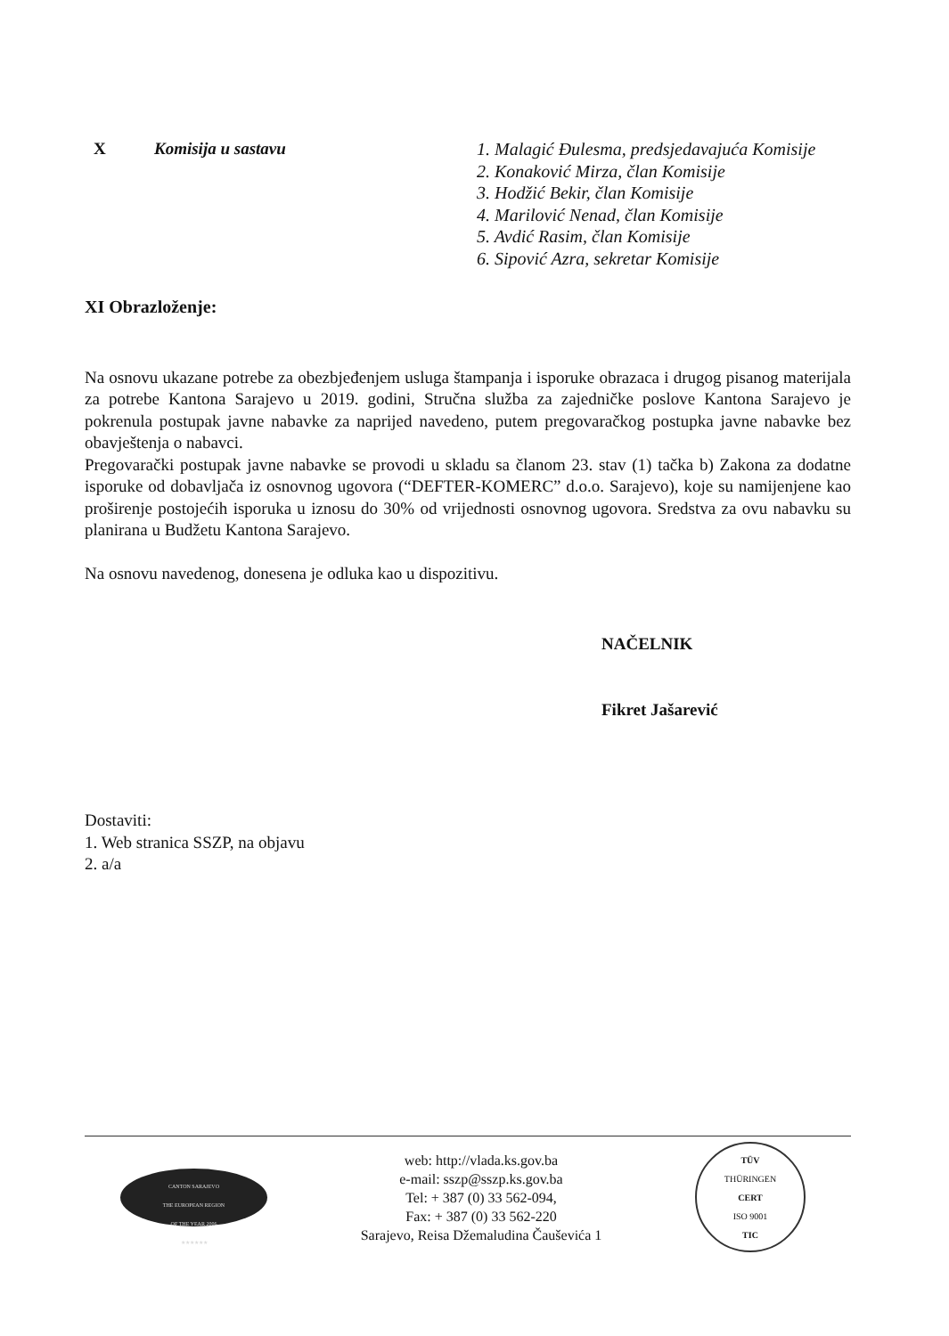X Komisija u sastavu 1. Malagić Đulesma, predsjedavajuća Komisije
2. Konaković Mirza, član Komisije
3. Hodžić Bekir, član Komisije
4. Marilović Nenad, član Komisije
5. Avdić Rasim, član Komisije
6. Sipović Azra, sekretar Komisije
XI Obrazloženje:
Na osnovu ukazane potrebe za obezbjeđenjem usluga štampanja i isporuke obrazaca i drugog pisanog materijala za potrebe Kantona Sarajevo u 2019. godini, Stručna služba za zajedničke poslove Kantona Sarajevo je pokrenula postupak javne nabavke za naprijed navedeno, putem pregovaračkog postupka javne nabavke bez obavještenja o nabavci.
Pregovarački postupak javne nabavke se provodi u skladu sa članom 23. stav (1) tačka b) Zakona za dodatne isporuke od dobavljača iz osnovnog ugovora (“DEFTER-KOMERC” d.o.o. Sarajevo), koje su namijenjene kao proširenje postojećih isporuka u iznosu do 30% od vrijednosti osnovnog ugovora. Sredstva za ovu nabavku su planirana u Budžetu Kantona Sarajevo.
Na osnovu navedenog, donesena je odluka kao u dispozitivu.
NAČELNIK
Fikret Jašarević
Dostaviti:
1. Web stranica SSZP, na objavu
2. a/a
CANTON SARAJEVO
THE EUROPEAN REGION
OF THE YEAR 2006
★★★★★★
web: http://vlada.ks.gov.ba
e-mail: sszp@sszp.ks.gov.ba
Tel: + 387 (0) 33 562-094,
Fax: + 387 (0) 33 562-220
Sarajevo, Reisa Džemaludina Čauševića 1
TÜV
THÜRINGEN
CERT
ISO 9001
TIC